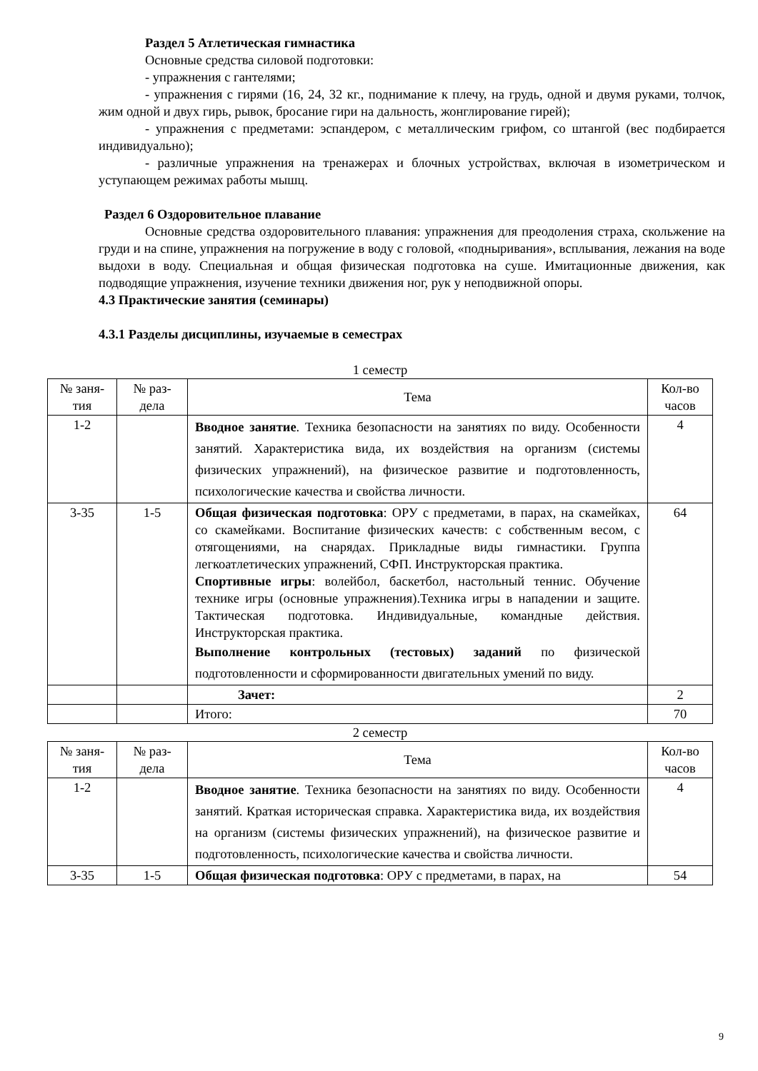Раздел 5 Атлетическая гимнастика
Основные средства силовой подготовки:
- упражнения с гантелями;
- упражнения с гирями (16, 24, 32 кг., поднимание к плечу, на грудь, одной и двумя руками, толчок, жим одной и двух гирь, рывок, бросание гири на дальность, жонглирование гирей);
- упражнения с предметами: эспандером, с металлическим грифом, со штангой (вес подбирается индивидуально);
- различные упражнения на тренажерах и блочных устройствах, включая в изометрическом и уступающем режимах работы мышц.
Раздел 6 Оздоровительное плавание
Основные средства оздоровительного плавания: упражнения для преодоления страха, скольжение на груди и на спине, упражнения на погружение в воду с головой, «подныривания», всплывания, лежания на воде выдохи в воду. Специальная и общая физическая подготовка на суше. Имитационные движения, как подводящие упражнения, изучение техники движения ног, рук у неподвижной опоры.
4.3 Практические занятия (семинары)
4.3.1 Разделы дисциплины, изучаемые в семестрах
1 семестр
| № заня-тия | № раз-дела | Тема | Кол-во часов |
| 1-2 | | Вводное занятие . Техника безопасности на занятиях по виду. Особенности занятий. Характеристика вида, их воздействия на организм (системы физических упражнений), на физическое развитие и подготовленность, психологические качества и свойства личности. | 4 |
| 3-35 | 1-5 | Общая физическая подготовка : ОРУ с предметами, в парах, на скамейках, со скамейками. Воспитание физических качеств: с собственным весом, с отягощениями, на снарядах. Прикладные виды гимнастики. Группа легкоатлетических упражнений, СФП. Инструкторская практика. Спортивные игры : волейбол, баскетбол, настольный теннис. Обучение технике игры (основные упражнения).Техника игры в нападении и защите. Тактическая подготовка. Индивидуальные, командные действия. Инструкторская практика. Выполнение контрольных (тестовых) заданий по физической подготовленности и сформированности двигательных умений по виду. | 64 |
| | | Зачет: | 2 |
| | | Итого: | 70 |
2 семестр
| № заня-тия | № раз-дела | Тема | Кол-во часов |
| 1-2 | | Вводное занятие . Техника безопасности на занятиях по виду. Особенности занятий. Краткая историческая справка. Характеристика вида, их воздействия на организм (системы физических упражнений), на физическое развитие и подготовленность, психологические качества и свойства личности. | 4 |
| 3-35 | 1-5 | Общая физическая подготовка : ОРУ с предметами, в парах, на | 54 |
9